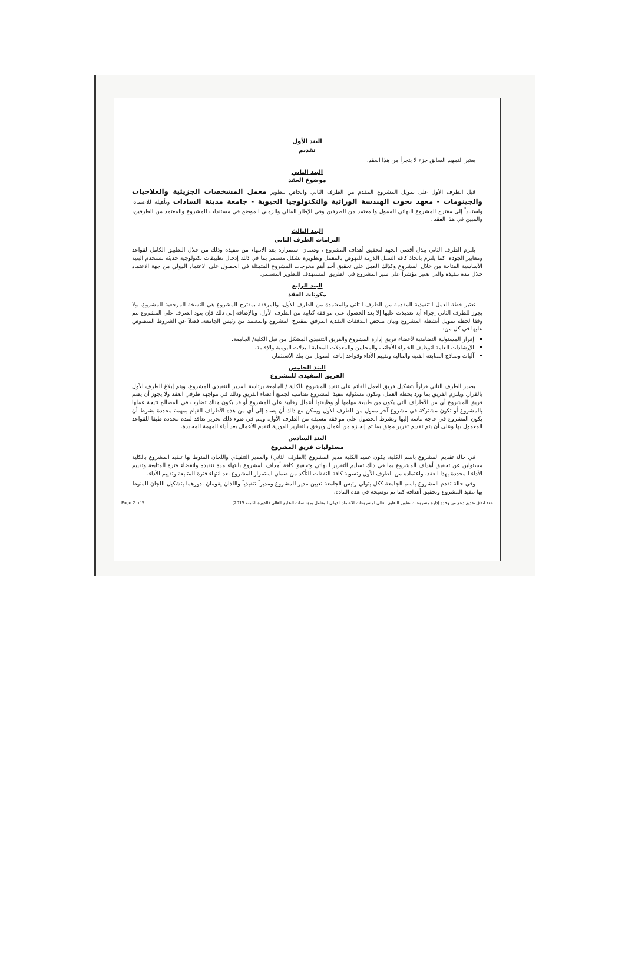البند الأول
تقديم
يعتبر التمهيد السابق جزء لا يتجزأ من هذا العقد.
البند الثاني
موضوع العقد
قبل الطرف الأول على تمويل المشروع المقدم من الطرف الثاني والخاص بتطوير معمل المشخصات الجزيئية والعلاجيات والجينومات - معهد بحوث الهندسة الوراثية والتكنولوجيا الحيوية - جامعة مدينة السادات وتأهيله للاعتماد، واستناداً إلى مقترح المشروع النهائي الممول والمعتمد من الطرفين وفي الإطار المالي والزمني الموضح في مستندات المشروع والمعتمد من الطرفين، والمبين في هذا العقد .
البند الثالث
التزامات الطرف الثاني
يلتزم الطرف الثاني ببذل أقصي الجهد لتحقيق أهداف المشروع ، وضمان استمراره بعد الانتهاء من تنفيذه وذلك من خلال التطبيق الكامل لقواعد ومعايير الجودة. كما يلتزم باتخاذ كافة السبل اللازمة للنهوض بالمعمل وتطويره بشكل مستمر بما في ذلك إدخال تطبيقات تكنولوجية حديثة تستخدم البنية الأساسية المتاحة من خلال المشروع وكذلك العمل على تحقيق أحد أهم مخرجات المشروع المتمثلة في الحصول على الاعتماد الدولي من جهة الاعتماد خلال مدة تنفيذه والتي تعتبر مؤشراً على سير المشروع في الطريق المستهدف للتطوير المستمر.
البند الرابع
مكونات العقد
تعتبر خطة العمل التنفيذية المقدمة من الطرف الثاني والمعتمدة من الطرف الأول، والمرفقة بمقترح المشروع هي النسخة المرجعية للمشروع، ولا يجوز للطرف الثاني إجراء أية تعديلات عليها إلا بعد الحصول على موافقة كتابية من الطرف الأول. وبالإضافة إلى ذلك فإن بنود الصرف على المشروع تتم وفقا لخطة تمويل أنشطة المشروع وبيان ملخص التدفقات النقدية المرفق بمقترح المشروع والمعتمد من رئيس الجامعة. فضلاً عن الشروط المنصوص عليها في كل من:
إقرار المسئولية التضامنية لأعضاء فريق إدارة المشروع والفريق التنفيذي المشكل من قبل الكلية/ الجامعة.
الإرشادات العامة لتوظيف الخبراء الأجانب والمحليين والمعدلات المحلية للبدلات اليومية والإقامة.
آليات ونماذج المتابعة الفنية والمالية وتقييم الأداء وقواعد إتاحة التمويل من بنك الاستثمار.
البند الخامس
الفريق التنفيذي للمشروع
يصدر الطرف الثاني قراراً بتشكيل فريق العمل القائم على تنفيذ المشروع بالكلية / الجامعة برئاسة المدير التنفيذي للمشروع، ويتم إبلاغ الطرف الأول بالقرار. ويلتزم الفريق بما ورد بخطة العمل، وتكون مسئولية تنفيذ المشروع تضامنية لجميع أعضاء الفريق وذلك في مواجهة طرفي العقد ولا يجوز أن يضم فريق المشروع أي من الأطراف التي يكون من طبيعة مهامها أو وظيفتها أعمال رقابية علي المشروع أو قد يكون هناك تضارب في المصالح نتيجة عملها بالمشروع أو تكون مشتركة في مشروع آخر ممول من الطرف الأول ويمكن مع ذلك أن يسند إلى أي من هذه الأطراف القيام بمهمة محددة بشرط أن يكون المشروع في حاجة ماسة إليها وبشرط الحصول على موافقة مسبقة من الطرف الأول. ويتم في ضوء ذلك تحرير تعاقد لمدة محددة طبقا للقواعد المعمول بها وعلى أن يتم تقديم تقرير موثق بما تم إنجازه من أعمال ويرفق بالتقارير الدورية لتقدم الأعمال بعد أداء المهمة المحددة.
البند السادس
مسئوليات فريق المشروع
في حالة تقديم المشروع باسم الكلية، يكون عميد الكلية مدير المشروع (الطرف الثاني) والمدير التنفيذي واللجان المنوط بها تنفيذ المشروع بالكلية مسئولين عن تحقيق أهداف المشروع بما في ذلك تسليم التقرير النهائي وتحقيق كافة أهداف المشروع بانتهاء مدة تنفيذه وانقضاء فترة المتابعة وتقييم الأداء المحددة بهذا العقد، واعتماده من الطرف الأول وتسوية كافة النفقات للتأكد من ضمان استمرار المشروع بعد انتهاء فترة المتابعة وتقييم الأداء.
وفي حالة تقدم المشروع باسم الجامعة ككل يتولي رئيس الجامعة تعيين مدير للمشروع ومديراً تنفيذياً واللذان يقومان بدورهما بتشكيل اللجان المنوط بها تنفيذ المشروع وتحقيق أهدافه كما تم توضيحه في هذه المادة.
Page 2 of 5 عقد اتفاق تقديم دعم من وحدة إدارة مشروعات تطوير التعليم العالي لمشروعات الاعتماد الدولي للمعامل بمؤسسات التعليم العالي (الدورة الثامنة 2015)